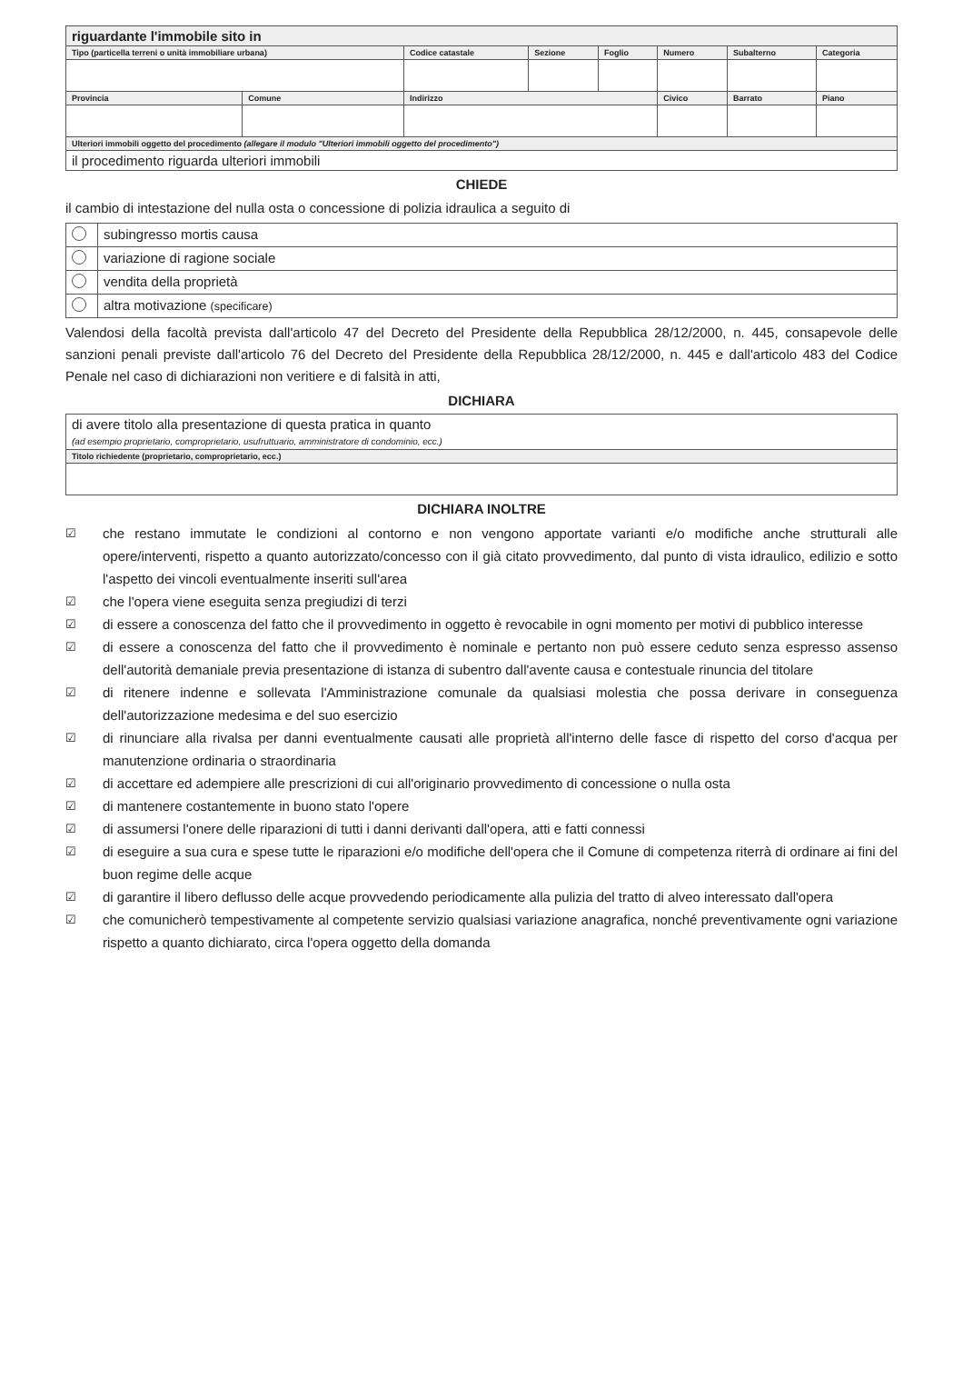| riguardante l'immobile sito in | | | | | | | |
| Tipo (particella terreni o unità immobiliare urbana) | | Codice catastale | Sezione | Foglio | Numero | Subalterno | Categoria |
| Provincia | Comune | Indirizzo | | | Civico | Barrato | Piano |
| Ulteriori immobili oggetto del procedimento (allegare il modulo "Ulteriori immobili oggetto del procedimento") | | | | | | | |
| il procedimento riguarda ulteriori immobili | | | | | | | |
CHIEDE
il cambio di intestazione del nulla osta o concessione di polizia idraulica a seguito di
| | subingresso mortis causa |
| | variazione di ragione sociale |
| | vendita della proprietà |
| | altra motivazione (specificare) |
Valendosi della facoltà prevista dall'articolo 47 del Decreto del Presidente della Repubblica 28/12/2000, n. 445, consapevole delle sanzioni penali previste dall'articolo 76 del Decreto del Presidente della Repubblica 28/12/2000, n. 445 e dall'articolo 483 del Codice Penale nel caso di dichiarazioni non veritiere e di falsità in atti,
DICHIARA
| di avere titolo alla presentazione di questa pratica in quanto (ad esempio proprietario, comproprietario, usufruttuario, amministratore di condominio, ecc.) |
| Titolo richiedente (proprietario, comproprietario, ecc.) |
DICHIARA INOLTRE
☑
che restano immutate le condizioni al contorno e non vengono apportate varianti e/o modifiche anche strutturali alle opere/interventi, rispetto a quanto autorizzato/concesso con il già citato provvedimento, dal punto di vista idraulico, edilizio e sotto l'aspetto dei vincoli eventualmente inseriti sull'area
☑
che l'opera viene eseguita senza pregiudizi di terzi
☑
di essere a conoscenza del fatto che il provvedimento in oggetto è revocabile in ogni momento per motivi di pubblico interesse
☑
di essere a conoscenza del fatto che il provvedimento è nominale e pertanto non può essere ceduto senza espresso assenso dell'autorità demaniale previa presentazione di istanza di subentro dall'avente causa e contestuale rinuncia del titolare
☑
di ritenere indenne e sollevata l'Amministrazione comunale da qualsiasi molestia che possa derivare in conseguenza dell'autorizzazione medesima e del suo esercizio
☑
di rinunciare alla rivalsa per danni eventualmente causati alle proprietà all'interno delle fasce di rispetto del corso d'acqua per manutenzione ordinaria o straordinaria
☑
di accettare ed adempiere alle prescrizioni di cui all'originario provvedimento di concessione o nulla osta
☑
di mantenere costantemente in buono stato l'opere
☑
di assumersi l'onere delle riparazioni di tutti i danni derivanti dall'opera, atti e fatti connessi
☑
di eseguire a sua cura e spese tutte le riparazioni e/o modifiche dell'opera che il Comune di competenza riterrà di ordinare ai fini del buon regime delle acque
☑
di garantire il libero deflusso delle acque provvedendo periodicamente alla pulizia del tratto di alveo interessato dall'opera
☑
che comunicherò tempestivamente al competente servizio qualsiasi variazione anagrafica, nonché preventivamente ogni variazione rispetto a quanto dichiarato, circa l'opera oggetto della domanda